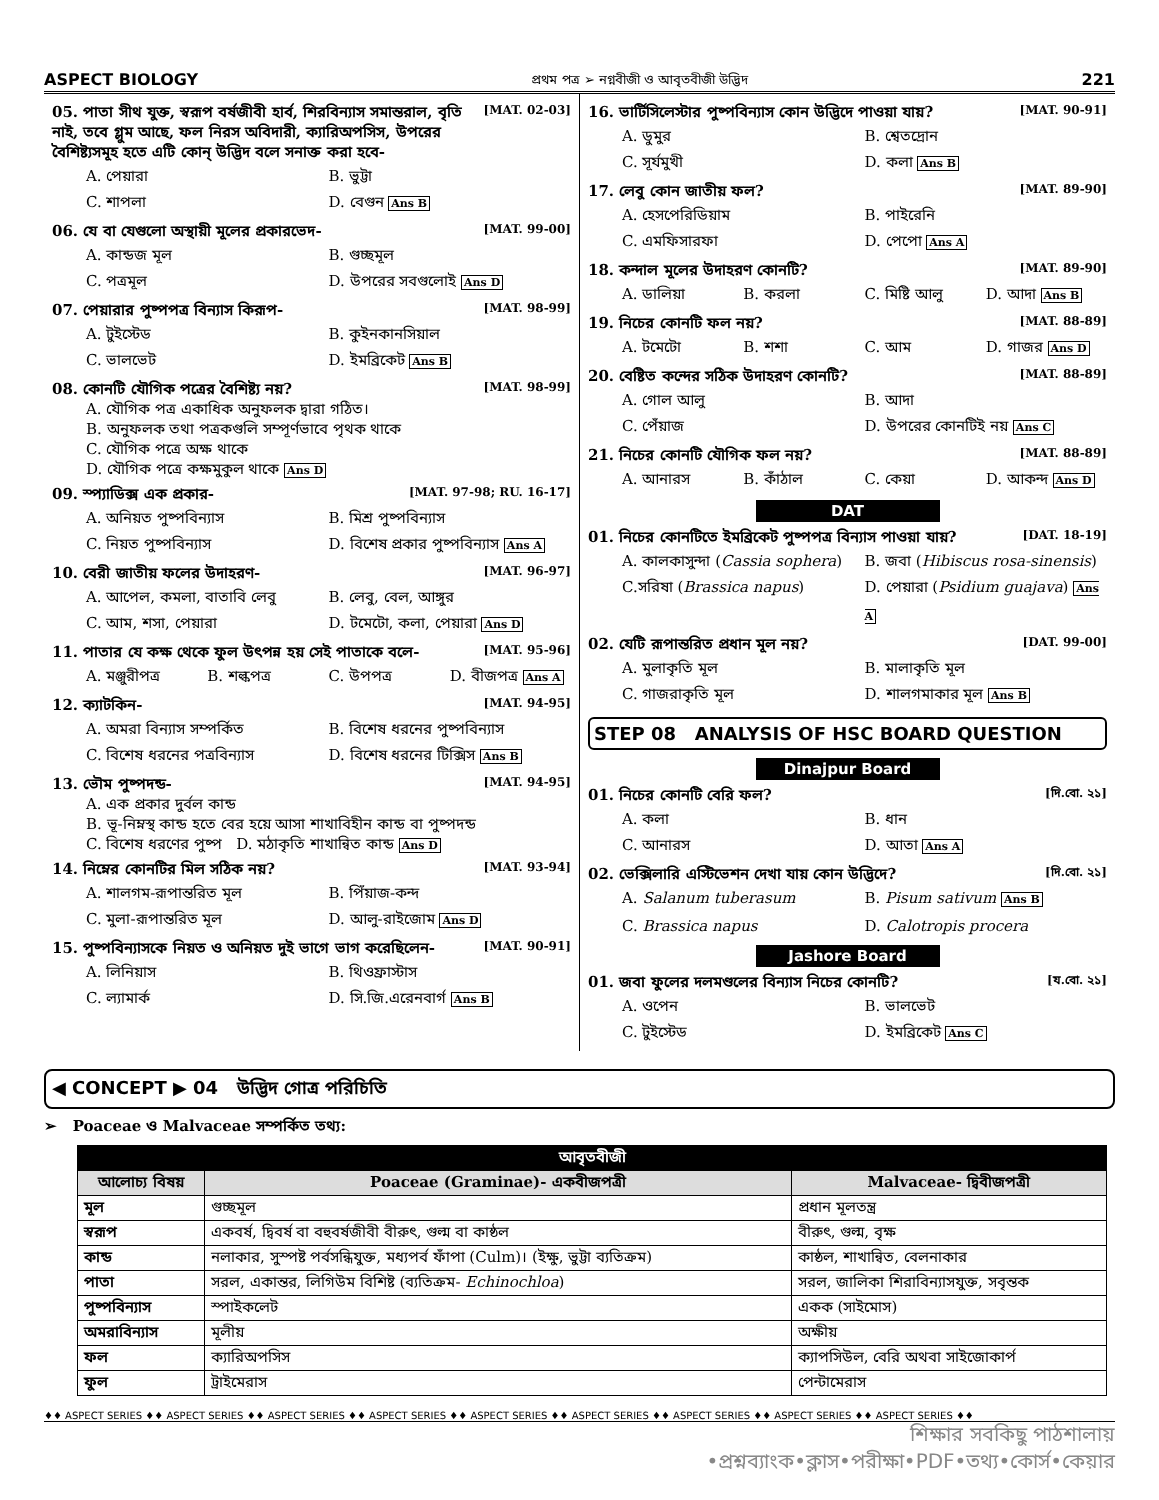ASPECT BIOLOGY প্রথম পত্র ➢ নগ্নবীজী ও আবৃতবীজী উদ্ভিদ 221
05. পাতা সীথ যুক্ত, স্বরূপ বর্ষজীবী হার্ব, শিরবিন্যাস সমান্তরাল, বৃতি নাই, তবে গ্লুম আছে, ফল নিরস অবিদারী, ক্যারিঅপসিস, উপরের বৈশিষ্ট্যসমূহ হতে এটি কোন্ উদ্ভিদ বলে সনাক্ত করা হবে- [MAT. 02-03]
A. পেয়ারা B. ভুট্টা C. শাপলা D. বেগুন Ans B
06. যে বা যেগুলো অস্থায়ী মূলের প্রকারভেদ- [MAT. 99-00]
A. কান্ডজ মূল B. গুচ্ছমূল C. পত্রমূল D. উপরের সবগুলোই Ans D
07. পেয়ারার পুষ্পপত্র বিন্যাস কিরূপ- [MAT. 98-99]
A. টুইস্টেড B. কুইনকানসিয়াল C. ভালভেট D. ইমব্রিকেট Ans B
08. কোনটি যৌগিক পত্রের বৈশিষ্ট্য নয়? [MAT. 98-99]
A. যৌগিক পত্র একাধিক অনুফলক দ্বারা গঠিত।
B. অনুফলক তথা পত্রকগুলি সম্পূর্ণভাবে পৃথক থাকে
C. যৌগিক পত্রে অক্ষ থাকে
D. যৌগিক পত্রে কক্ষমুকুল থাকে Ans D
09. স্প্যাডিক্স এক প্রকার- [MAT. 97-98; RU. 16-17]
A. অনিয়ত পুষ্পবিন্যাস B. মিশ্র পুষ্পবিন্যাস C. নিয়ত পুষ্পবিন্যাস D. বিশেষ প্রকার পুষ্পবিন্যাস Ans A
10. বেরী জাতীয় ফলের উদাহরণ- [MAT. 96-97]
A. আপেল, কমলা, বাতাবি লেবু B. লেবু, বেল, আঙ্গুর C. আম, শসা, পেয়ারা D. টমেটো, কলা, পেয়ারা Ans D
11. পাতার যে কক্ষ থেকে ফুল উৎপন্ন হয় সেই পাতাকে বলে- [MAT. 95-96]
A. মঞ্জুরীপত্র B. শল্কপত্র C. উপপত্র D. বীজপত্র Ans A
12. ক্যাটকিন- [MAT. 94-95]
A. অমরা বিন্যাস সম্পর্কিত B. বিশেষ ধরনের পুষ্পবিন্যাস C. বিশেষ ধরনের পত্রবিন্যাস D. বিশেষ ধরনের টিক্সিস Ans B
13. ভৌম পুষ্পদন্ড- [MAT. 94-95]
A. এক প্রকার দুর্বল কান্ড
B. ভূ-নিম্নস্থ কান্ড হতে বের হয়ে আসা শাখাবিহীন কান্ড বা পুষ্পদন্ড
C. বিশেষ ধরণের পুষ্প D. মঠাকৃতি শাখান্বিত কান্ড Ans D
14. নিম্নের কোনটির মিল সঠিক নয়? [MAT. 93-94]
A. শালগম-রূপান্তরিত মূল B. পিঁয়াজ-কন্দ C. মুলা-রূপান্তরিত মূল D. আলু-রাইজোম Ans D
15. পুষ্পবিন্যাসকে নিয়ত ও অনিয়ত দুই ভাগে ভাগ করেছিলেন- [MAT. 90-91]
A. লিনিয়াস B. থিওফ্রাস্টাস C. ল্যামার্ক D. সি.জি.এরেনবার্গ Ans B
16. ভার্টিসিলেস্টার পুষ্পবিন্যাস কোন উদ্ভিদে পাওয়া যায়? [MAT. 90-91]
A. ডুমুর B. শ্বেতদ্রোন C. সূর্যমুখী D. কলা Ans B
17. লেবু কোন জাতীয় ফল? [MAT. 89-90]
A. হেসপেরিডিয়াম B. পাইরেনি C. এমফিসারফা D. পেপো Ans A
18. কন্দাল মূলের উদাহরণ কোনটি? [MAT. 89-90]
A. ডালিয়া B. করলা C. মিষ্টি আলু D. আদা Ans B
19. নিচের কোনটি ফল নয়? [MAT. 88-89]
A. টমেটো B. শশা C. আম D. গাজর Ans D
20. বেষ্টিত কন্দের সঠিক উদাহরণ কোনটি? [MAT. 88-89]
A. গোল আলু B. আদা C. পেঁয়াজ D. উপরের কোনটিই নয় Ans C
21. নিচের কোনটি যৌগিক ফল নয়? [MAT. 88-89]
A. আনারস B. কাঁঠাল C. কেয়া D. আকন্দ Ans D
DAT
01. নিচের কোনটিতে ইমব্রিকেট পুষ্পপত্র বিন্যাস পাওয়া যায়? [DAT. 18-19]
A. কালকাসুন্দা (Cassia sophera) B. জবা (Hibiscus rosa-sinensis) C.সরিষা (Brassica napus) D. পেয়ারা (Psidium guajava) Ans A
02. যেটি রূপান্তরিত প্রধান মূল নয়? [DAT. 99-00]
A. মুলাকৃতি মূল B. মালাকৃতি মূল C. গাজরাকৃতি মূল D. শালগমাকার মূল Ans B
STEP 08 ANALYSIS OF HSC BOARD QUESTION
Dinajpur Board
01. নিচের কোনটি বেরি ফল? [দি.বো. ২১]
A. কলা B. ধান C. আনারস D. আতা Ans A
02. ভেক্সিলারি এস্টিভেশন দেখা যায় কোন উদ্ভিদে? [দি.বো. ২১]
A. Salanum tuberasum B. Pisum sativum Ans B C. Brassica napus D. Calotropis procera
Jashore Board
01. জবা ফুলের দলমণ্ডলের বিন্যাস নিচের কোনটি? [য.বো. ২১]
A. ওপেন B. ভালভেট C. টুইস্টেড D. ইমব্রিকেট Ans C
◀ CONCEPT ▶ 04 উদ্ভিদ গোত্র পরিচিতি
➢ Poaceae ও Malvaceae সম্পর্কিত তথ্য:
| আবৃতবীজী | | |
| --- | --- | --- |
| আলোচ্য বিষয় | Poaceae (Graminae)- একবীজপত্রী | Malvaceae- দ্বিবীজপত্রী |
| মূল | গুচ্ছমূল | প্রধান মূলতন্ত্র |
| স্বরূপ | একবর্ষ, দ্বিবর্ষ বা বহুবর্ষজীবী বীরুৎ, গুল্ম বা কাষ্ঠল | বীরুৎ, গুল্ম, বৃক্ষ |
| কান্ড | নলাকার, সুস্পষ্ট পর্বসন্ধিযুক্ত, মধ্যপর্ব ফাঁপা (Culm)। (ইক্ষু, ভুট্টা ব্যতিক্রম) | কাষ্ঠল, শাখান্বিত, বেলনাকার |
| পাতা | সরল, একান্তর, লিগিউম বিশিষ্ট (ব্যতিক্রম- Echinochloa ) | সরল, জালিকা শিরাবিন্যাসযুক্ত, সবৃন্তক |
| পুষ্পবিন্যাস | স্পাইকলেট | একক (সাইমোস) |
| অমরাবিন্যাস | মূলীয় | অক্ষীয় |
| ফল | ক্যারিঅপসিস | ক্যাপসিউল, বেরি অথবা সাইজোকার্প |
| ফুল | ট্রাইমেরাস | পেন্টামেরাস |
♦♦ ASPECT SERIES ♦♦ ASPECT SERIES ♦♦ ASPECT SERIES ♦♦ ASPECT SERIES ♦♦ ASPECT SERIES ♦♦ ASPECT SERIES ♦♦ ASPECT SERIES ♦♦ ASPECT SERIES ♦♦ ASPECT SERIES ♦♦
শিক্ষার সবকিছু পাঠশালায়
•প্রশ্নব্যাংক•ক্লাস•পরীক্ষা•PDF•তথ্য•কোর্স•কেয়ার